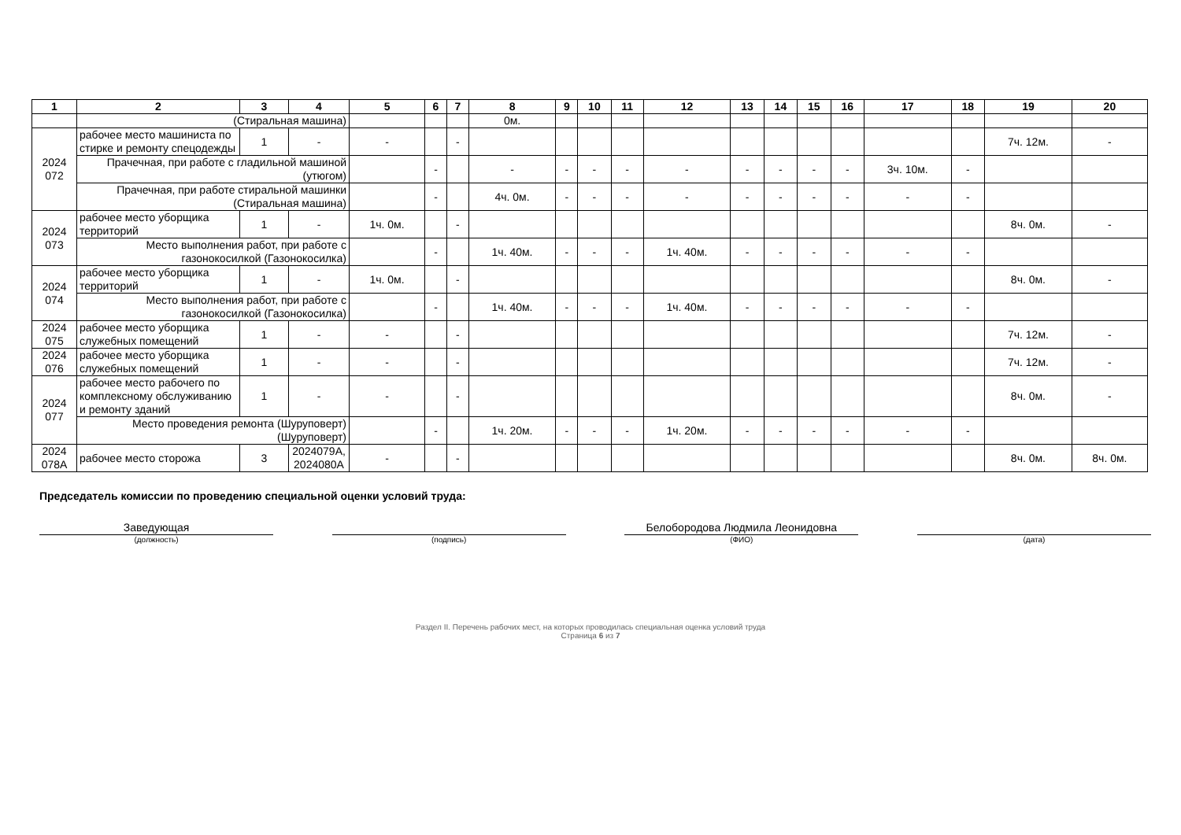| 1 | 2 | 3 | 4 | 5 | 6 | 7 | 8 | 9 | 10 | 11 | 12 | 13 | 14 | 15 | 16 | 17 | 18 | 19 | 20 |
| --- | --- | --- | --- | --- | --- | --- | --- | --- | --- | --- | --- | --- | --- | --- | --- | --- | --- | --- | --- |
| | (Стиральная машина) | | | | | | 0м. | | | | | | | | | | | | |
| 2024 072 | рабочее место машиниста по стирке и ремонту спецодежды | 1 | - | - | | - | | | | | | | | | | | | 7ч. 12м. | - |
| | Прачечная, при работе с гладильной машиной (утюгом) | | | | - | | - | - | - | - | - | - | - | - | - | 3ч. 10м. | - | | |
| | Прачечная, при работе стиральной машинки (Стиральная машина) | | | | - | | 4ч. 0м. | - | - | - | - | - | - | - | - | - | - | | |
| 2024 073 | рабочее место уборщика территорий | 1 | - | 1ч. 0м. | | - | | | | | | | | | | | | 8ч. 0м. | - |
| | Место выполнения работ, при работе с газонокосилкой (Газонокосилка) | | | | - | | 1ч. 40м. | - | - | - | 1ч. 40м. | - | - | - | - | - | - | | |
| 2024 074 | рабочее место уборщика территорий | 1 | - | 1ч. 0м. | | - | | | | | | | | | | | | 8ч. 0м. | - |
| | Место выполнения работ, при работе с газонокосилкой (Газонокосилка) | | | | - | | 1ч. 40м. | - | - | - | 1ч. 40м. | - | - | - | - | - | - | | |
| 2024 075 | рабочее место уборщика служебных помещений | 1 | - | - | | - | | | | | | | | | | | | 7ч. 12м. | - |
| 2024 076 | рабочее место уборщика служебных помещений | 1 | - | - | | - | | | | | | | | | | | | 7ч. 12м. | - |
| 2024 077 | рабочее место рабочего по комплексному обслуживанию и ремонту зданий | 1 | - | - | | - | | | | | | | | | | | | 8ч. 0м. | - |
| | Место проведения ремонта (Шуруповерт) (Шуруповерт) | | | | - | | 1ч. 20м. | - | - | - | 1ч. 20м. | - | - | - | - | - | - | | |
| 2024 078А | рабочее место сторожа | 3 | 2024079А, 2024080А | - | | - | | | | | | | | | | | | 8ч. 0м. | 8ч. 0м. |
Председатель комиссии по проведению специальной оценки условий труда:
Заведующая
(должность)
(подпись)
Белобородова Людмила Леонидовна
(ФИО)
(дата)
Раздел II. Перечень рабочих мест, на которых проводилась специальная оценка условий труда
Страница 6 из 7